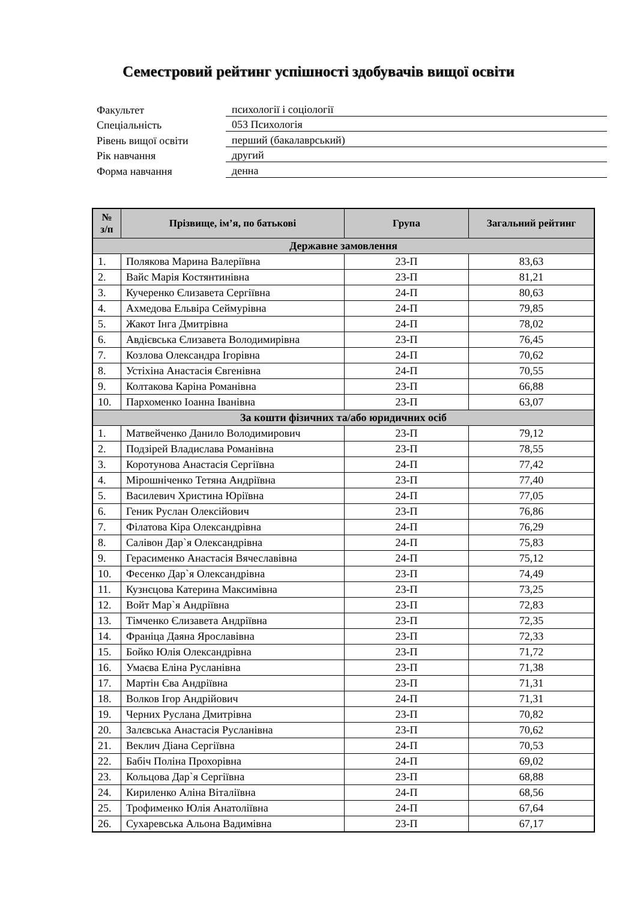Семестровий рейтинг успішності здобувачів вищої освіти
Факультет
психології і соціології
Спеціальність
053 Психологія
Рівень вищої освіти
перший (бакалаврський)
Рік навчання
другий
Форма навчання
денна
| № з/п | Прізвище, ім’я, по батькові | Група | Загальний рейтинг |
| --- | --- | --- | --- |
| Державне замовлення | | | |
| 1. | Полякова Марина Валеріївна | 23-П | 83,63 |
| 2. | Вайс Марія Костянтинівна | 23-П | 81,21 |
| 3. | Кучеренко Єлизавета Сергіївна | 24-П | 80,63 |
| 4. | Ахмедова Ельвіра Сеймурівна | 24-П | 79,85 |
| 5. | Жакот Інга Дмитрівна | 24-П | 78,02 |
| 6. | Авдієвська Єлизавета Володимирівна | 23-П | 76,45 |
| 7. | Козлова Олександра Ігорівна | 24-П | 70,62 |
| 8. | Устіхіна Анастасія Євгенівна | 24-П | 70,55 |
| 9. | Колтакова Каріна Романівна | 23-П | 66,88 |
| 10. | Пархоменко Іоанна Іванівна | 23-П | 63,07 |
| За кошти фізичних та/або юридичних осіб | | | |
| 1. | Матвейченко Данило Володимирович | 23-П | 79,12 |
| 2. | Подзірей Владислава Романівна | 23-П | 78,55 |
| 3. | Коротунова Анастасія Сергіївна | 24-П | 77,42 |
| 4. | Мірошніченко Тетяна Андріївна | 23-П | 77,40 |
| 5. | Василевич Христина Юріївна | 24-П | 77,05 |
| 6. | Геник Руслан Олексійович | 23-П | 76,86 |
| 7. | Філатова Кіра Олександрівна | 24-П | 76,29 |
| 8. | Салівон Дар`я Олександрівна | 24-П | 75,83 |
| 9. | Герасименко Анастасія Вячеславівна | 24-П | 75,12 |
| 10. | Фесенко Дар`я Олександрівна | 23-П | 74,49 |
| 11. | Кузнєцова Катерина Максимівна | 23-П | 73,25 |
| 12. | Войт Мар`я Андріївна | 23-П | 72,83 |
| 13. | Тімченко Єлизавета Андріївна | 23-П | 72,35 |
| 14. | Франіца Даяна Ярославівна | 23-П | 72,33 |
| 15. | Бойко Юлія Олександрівна | 23-П | 71,72 |
| 16. | Умаєва Еліна Русланівна | 23-П | 71,38 |
| 17. | Мартін Єва Андріївна | 23-П | 71,31 |
| 18. | Волков Ігор Андрійович | 24-П | 71,31 |
| 19. | Черних Руслана Дмитрівна | 23-П | 70,82 |
| 20. | Залєвська Анастасія Русланівна | 23-П | 70,62 |
| 21. | Веклич Діана Сергіївна | 24-П | 70,53 |
| 22. | Бабіч Поліна Прохорівна | 24-П | 69,02 |
| 23. | Кольцова Дар`я Сергіївна | 23-П | 68,88 |
| 24. | Кириленко Аліна Віталіївна | 24-П | 68,56 |
| 25. | Трофименко Юлія Анатоліївна | 24-П | 67,64 |
| 26. | Сухаревська Альона Вадимівна | 23-П | 67,17 |